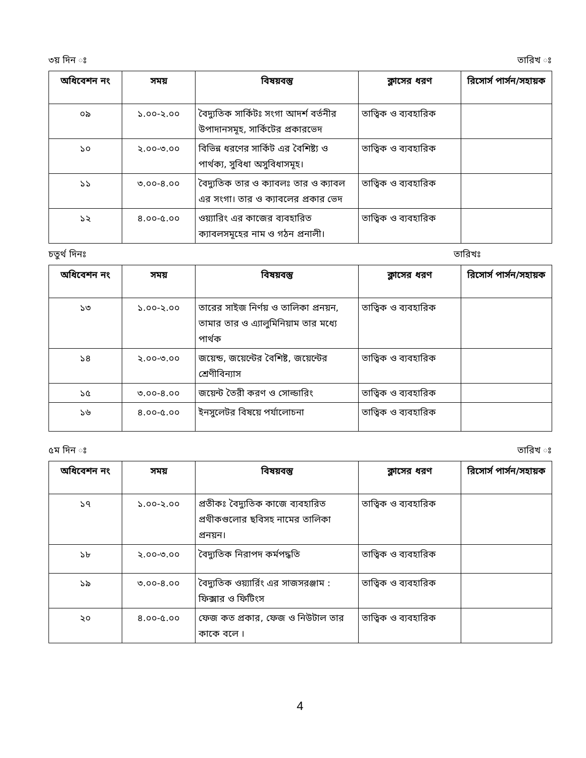৩য় দিন ঃ তারিখ ঃ
| অধিবেশন নং | সময় | বিষয়বস্তু | ক্লাসের ধরণ | রিসোর্স পার্সন/সহায়ক |
| --- | --- | --- | --- | --- |
| ০৯ | ১.০০-২.০০ | বৈদ্যুতিক সার্কিটঃ সংগা আদর্শ বর্তনীর উপাদানসমূহ, সার্কিটের প্রকারভেদ | তাত্বিক ও ব্যবহারিক | |
| ১০ | ২.০০-৩.০০ | বিভিন্ন ধরণের সার্কিট এর বৈশিষ্ট্য ও পার্থক্য, সুবিধা অসুবিধাসমূহ। | তাত্বিক ও ব্যবহারিক | |
| ১১ | ৩.০০-৪.০০ | বৈদ্যুতিক তার ও ক্যাবলঃ তার ও ক্যাবল এর সংগা। তার ও ক্যাবলের প্রকার ভেদ | তাত্বিক ও ব্যবহারিক | |
| ১২ | ৪.০০-৫.০০ | ওয়্যারিং এর কাজের ব্যবহারিত ক্যাবলসমূহের নাম ও গঠন প্রনালী। | তাত্বিক ও ব্যবহারিক | |
চতুর্থ দিনঃ তারিখঃ
| অধিবেশন নং | সময় | বিষয়বস্তু | ক্লাসের ধরণ | রিসোর্স পার্সন/সহায়ক |
| --- | --- | --- | --- | --- |
| ১৩ | ১.০০-২.০০ | তারের সাইজ নির্ণয় ও তালিকা প্রনয়ন, তামার তার ও এ্যালুমিনিয়াম তার মধ্যে পার্থক | তাত্বিক ও ব্যবহারিক | |
| ১৪ | ২.০০-৩.০০ | জয়েন্ড, জয়েন্টের বৈশিষ্ট, জয়েন্টের শ্রেণীবিন্যাস | তাত্বিক ও ব্যবহারিক | |
| ১৫ | ৩.০০-৪.০০ | জয়েন্ট তৈরী করণ ও সোল্ডারিং | তাত্বিক ও ব্যবহারিক | |
| ১৬ | ৪.০০-৫.০০ | ইনসুলেটর বিষয়ে পর্যালোচনা | তাত্বিক ও ব্যবহারিক | |
৫ম দিন ঃ তারিখ ঃ
| অধিবেশন নং | সময় | বিষয়বস্তু | ক্লাসের ধরণ | রিসোর্স পার্সন/সহায়ক |
| --- | --- | --- | --- | --- |
| ১৭ | ১.০০-২.০০ | প্রতীকঃ বৈদ্যুতিক কাজে ব্যবহারিত প্রথীকগুলোর ছবিসহ নামের তালিকা প্রনয়ন। | তাত্বিক ও ব্যবহারিক | |
| ১৮ | ২.০০-৩.০০ | বৈদ্যুতিক নিরাপদ কর্মপদ্ধতি | তাত্বিক ও ব্যবহারিক | |
| ১৯ | ৩.০০-৪.০০ | বৈদ্যুতিক ওয়্যার্রিং এর সাজসরঞ্জাম : ফিক্সার ও ফিটিংস | তাত্বিক ও ব্যবহারিক | |
| ২০ | ৪.০০-৫.০০ | ফেজ কত প্রকার, ফেজ ও নিউটাল তার কাকে বলে । | তাত্বিক ও ব্যবহারিক | |
4